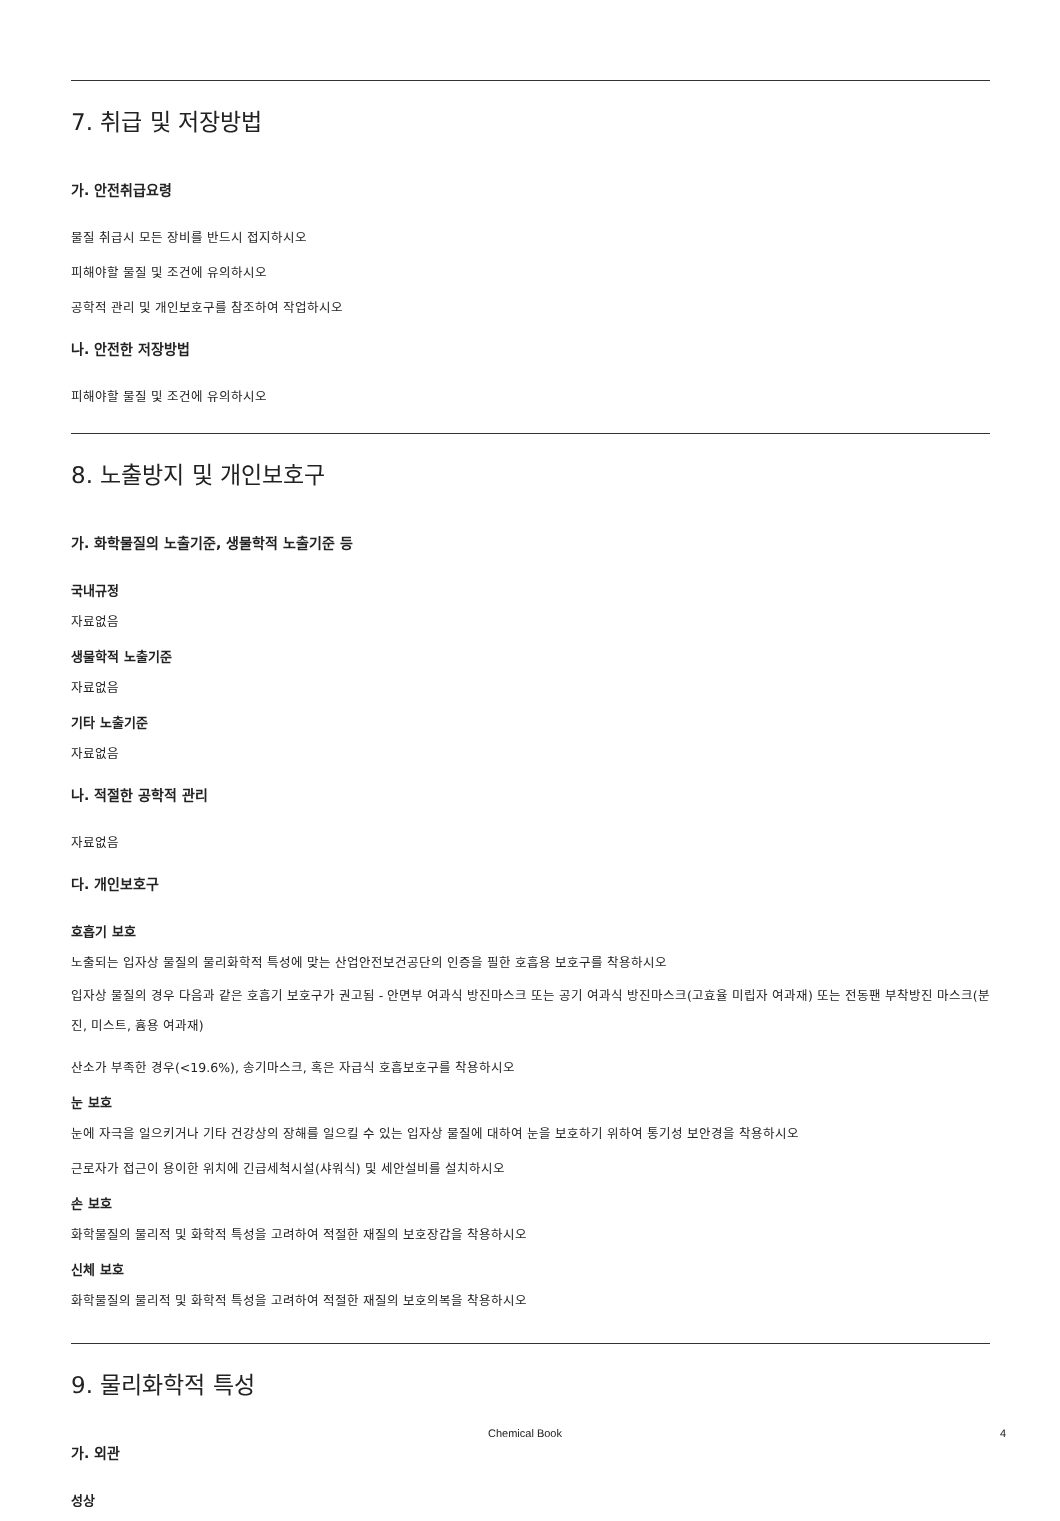7. 취급 및 저장방법
가. 안전취급요령
물질 취급시 모든 장비를 반드시 접지하시오
피해야할 물질 및 조건에 유의하시오
공학적 관리 및 개인보호구를 참조하여 작업하시오
나. 안전한 저장방법
피해야할 물질 및 조건에 유의하시오
8. 노출방지 및 개인보호구
가. 화학물질의 노출기준, 생물학적 노출기준 등
국내규정
자료없음
생물학적 노출기준
자료없음
기타 노출기준
자료없음
나. 적절한 공학적 관리
자료없음
다. 개인보호구
호흡기 보호
노출되는 입자상 물질의 물리화학적 특성에 맞는 산업안전보건공단의 인증을 필한 호흡용 보호구를 착용하시오
입자상 물질의 경우 다음과 같은 호흡기 보호구가 권고됨 - 안면부 여과식 방진마스크 또는 공기 여과식 방진마스크(고효율 미립자 여과재) 또는 전동팬 부착방진 마스크(분진, 미스트, 흄용 여과재)
산소가 부족한 경우(<19.6%), 송기마스크, 혹은 자급식 호흡보호구를 착용하시오
눈 보호
눈에 자극을 일으키거나 기타 건강상의 장해를 일으킬 수 있는 입자상 물질에 대하여 눈을 보호하기 위하여 통기성 보안경을 착용하시오
근로자가 접근이 용이한 위치에 긴급세척시설(샤워식) 및 세안설비를 설치하시오
손 보호
화학물질의 물리적 및 화학적 특성을 고려하여 적절한 재질의 보호장갑을 착용하시오
신체 보호
화학물질의 물리적 및 화학적 특성을 고려하여 적절한 재질의 보호의복을 착용하시오
9. 물리화학적 특성
가. 외관
성상
Chemical Book 4